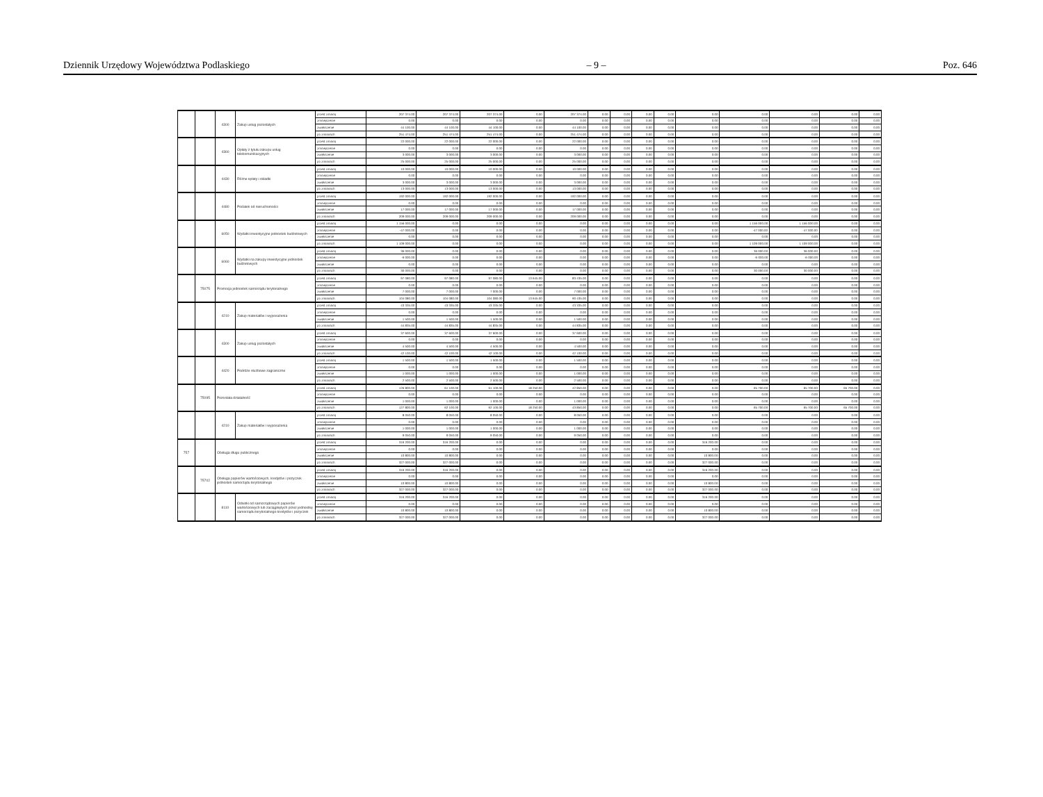Dziennik Urzędowy Województwa Podlaskiego – 9 – Poz. 646
| | | 4300 | Zakup usług pozostałych | przed zmianą | 207 374.00 | 207 374.00 | 207 374.00 | 0.00 | 207 374.00 | 0.00 | 0.00 | 0.00 | 0.00 | 0.00 | 0.00 | 0.00 | 0.00 | 0.00 |
| | | | | zmniejszenie | 0.00 | 0.00 | 0.00 | 0.00 | 0.00 | 0.00 | 0.00 | 0.00 | 0.00 | 0.00 | 0.00 | 0.00 | 0.00 | 0.00 |
| | | | | zwiększenie | 44 100.00 | 44 100.00 | 44 100.00 | 0.00 | 44 100.00 | 0.00 | 0.00 | 0.00 | 0.00 | 0.00 | 0.00 | 0.00 | 0.00 | 0.00 |
| | | | | po zmianach | 251 474.00 | 251 474.00 | 251 474.00 | 0.00 | 251 474.00 | 0.00 | 0.00 | 0.00 | 0.00 | 0.00 | 0.00 | 0.00 | 0.00 | 0.00 |
| | | 4360 | Opłaty z tytułu zakupu usług telekomunikacyjnych | przed zmianą | 22 000.00 | 22 000.00 | 22 000.00 | 0.00 | 22 000.00 | 0.00 | 0.00 | 0.00 | 0.00 | 0.00 | 0.00 | 0.00 | 0.00 | 0.00 |
| | | | | zmniejszenie | 0.00 | 0.00 | 0.00 | 0.00 | 0.00 | 0.00 | 0.00 | 0.00 | 0.00 | 0.00 | 0.00 | 0.00 | 0.00 | 0.00 |
| | | | | zwiększenie | 3 000.00 | 3 000.00 | 3 000.00 | 0.00 | 3 000.00 | 0.00 | 0.00 | 0.00 | 0.00 | 0.00 | 0.00 | 0.00 | 0.00 | 0.00 |
| | | | | po zmianach | 25 000.00 | 25 000.00 | 25 000.00 | 0.00 | 25 000.00 | 0.00 | 0.00 | 0.00 | 0.00 | 0.00 | 0.00 | 0.00 | 0.00 | 0.00 |
| | | 4430 | Różne opłaty i składki | przed zmianą | 10 000.00 | 10 000.00 | 10 000.00 | 0.00 | 10 000.00 | 0.00 | 0.00 | 0.00 | 0.00 | 0.00 | 0.00 | 0.00 | 0.00 | 0.00 |
| | | | | zmniejszenie | 0.00 | 0.00 | 0.00 | 0.00 | 0.00 | 0.00 | 0.00 | 0.00 | 0.00 | 0.00 | 0.00 | 0.00 | 0.00 | 0.00 |
| | | | | zwiększenie | 3 000.00 | 3 000.00 | 3 000.00 | 0.00 | 3 000.00 | 0.00 | 0.00 | 0.00 | 0.00 | 0.00 | 0.00 | 0.00 | 0.00 | 0.00 |
| | | | | po zmianach | 13 000.00 | 13 000.00 | 13 000.00 | 0.00 | 13 000.00 | 0.00 | 0.00 | 0.00 | 0.00 | 0.00 | 0.00 | 0.00 | 0.00 | 0.00 |
| | | 4480 | Podatek od nieruchomości | przed zmianą | 192 000.00 | 192 000.00 | 192 000.00 | 0.00 | 192 000.00 | 0.00 | 0.00 | 0.00 | 0.00 | 0.00 | 0.00 | 0.00 | 0.00 | 0.00 |
| | | | | zmniejszenie | 0.00 | 0.00 | 0.00 | 0.00 | 0.00 | 0.00 | 0.00 | 0.00 | 0.00 | 0.00 | 0.00 | 0.00 | 0.00 | 0.00 |
| | | | | zwiększenie | 17 000.00 | 17 000.00 | 17 000.00 | 0.00 | 17 000.00 | 0.00 | 0.00 | 0.00 | 0.00 | 0.00 | 0.00 | 0.00 | 0.00 | 0.00 |
| | | | | po zmianach | 209 000.00 | 209 000.00 | 209 000.00 | 0.00 | 209 000.00 | 0.00 | 0.00 | 0.00 | 0.00 | 0.00 | 0.00 | 0.00 | 0.00 | 0.00 |
| | | 6050 | Wydatki inwestycyjne jednostek budżetowych | przed zmianą | 1 156 000.00 | 0.00 | 0.00 | 0.00 | 0.00 | 0.00 | 0.00 | 0.00 | 0.00 | 0.00 | 1 156 000.00 | 1 156 000.00 | 0.00 | 0.00 |
| | | | | zmniejszenie | -47 000.00 | 0.00 | 0.00 | 0.00 | 0.00 | 0.00 | 0.00 | 0.00 | 0.00 | 0.00 | -47 000.00 | -47 000.00 | 0.00 | 0.00 |
| | | | | zwiększenie | 0.00 | 0.00 | 0.00 | 0.00 | 0.00 | 0.00 | 0.00 | 0.00 | 0.00 | 0.00 | 0.00 | 0.00 | 0.00 | 0.00 |
| | | | | po zmianach | 1 109 000.00 | 0.00 | 0.00 | 0.00 | 0.00 | 0.00 | 0.00 | 0.00 | 0.00 | 0.00 | 1 109 000.00 | 1 109 000.00 | 0.00 | 0.00 |
| | | 6060 | Wydatki na zakupy inwestycyjne jednostek budżetowych | przed zmianą | 36 000.00 | 0.00 | 0.00 | 0.00 | 0.00 | 0.00 | 0.00 | 0.00 | 0.00 | 0.00 | 36 000.00 | 36 000.00 | 0.00 | 0.00 |
| | | | | zmniejszenie | -6 000.00 | 0.00 | 0.00 | 0.00 | 0.00 | 0.00 | 0.00 | 0.00 | 0.00 | 0.00 | -6 000.00 | -6 000.00 | 0.00 | 0.00 |
| | | | | zwiększenie | 0.00 | 0.00 | 0.00 | 0.00 | 0.00 | 0.00 | 0.00 | 0.00 | 0.00 | 0.00 | 0.00 | 0.00 | 0.00 | 0.00 |
| | | | | po zmianach | 30 000.00 | 0.00 | 0.00 | 0.00 | 0.00 | 0.00 | 0.00 | 0.00 | 0.00 | 0.00 | 30 000.00 | 30 000.00 | 0.00 | 0.00 |
| | 75075 | Promocja jednostek samorządu terytorialnego | | przed zmianą | 97 080.00 | 97 080.00 | 97 080.00 | 13 645.00 | 83 435.00 | 0.00 | 0.00 | 0.00 | 0.00 | 0.00 | 0.00 | 0.00 | 0.00 | 0.00 |
| | | | | zmniejszenie | 0.00 | 0.00 | 0.00 | 0.00 | 0.00 | 0.00 | 0.00 | 0.00 | 0.00 | 0.00 | 0.00 | 0.00 | 0.00 | 0.00 |
| | | | | zwiększenie | 7 000.00 | 7 000.00 | 7 000.00 | 0.00 | 7 000.00 | 0.00 | 0.00 | 0.00 | 0.00 | 0.00 | 0.00 | 0.00 | 0.00 | 0.00 |
| | | | | po zmianach | 104 080.00 | 104 080.00 | 104 080.00 | 13 645.00 | 90 435.00 | 0.00 | 0.00 | 0.00 | 0.00 | 0.00 | 0.00 | 0.00 | 0.00 | 0.00 |
| | | 4210 | Zakup materiałów i wyposażenia | przed zmianą | 43 335.00 | 43 335.00 | 43 335.00 | 0.00 | 43 335.00 | 0.00 | 0.00 | 0.00 | 0.00 | 0.00 | 0.00 | 0.00 | 0.00 | 0.00 |
| | | | | zmniejszenie | 0.00 | 0.00 | 0.00 | 0.00 | 0.00 | 0.00 | 0.00 | 0.00 | 0.00 | 0.00 | 0.00 | 0.00 | 0.00 | 0.00 |
| | | | | zwiększenie | 1 500.00 | 1 500.00 | 1 500.00 | 0.00 | 1 500.00 | 0.00 | 0.00 | 0.00 | 0.00 | 0.00 | 0.00 | 0.00 | 0.00 | 0.00 |
| | | | | po zmianach | 44 835.00 | 44 835.00 | 44 835.00 | 0.00 | 44 835.00 | 0.00 | 0.00 | 0.00 | 0.00 | 0.00 | 0.00 | 0.00 | 0.00 | 0.00 |
| | | 4300 | Zakup usług pozostałych | przed zmianą | 37 600.00 | 37 600.00 | 37 600.00 | 0.00 | 37 600.00 | 0.00 | 0.00 | 0.00 | 0.00 | 0.00 | 0.00 | 0.00 | 0.00 | 0.00 |
| | | | | zmniejszenie | 0.00 | 0.00 | 0.00 | 0.00 | 0.00 | 0.00 | 0.00 | 0.00 | 0.00 | 0.00 | 0.00 | 0.00 | 0.00 | 0.00 |
| | | | | zwiększenie | 4 500.00 | 4 500.00 | 4 500.00 | 0.00 | 4 500.00 | 0.00 | 0.00 | 0.00 | 0.00 | 0.00 | 0.00 | 0.00 | 0.00 | 0.00 |
| | | | | po zmianach | 42 100.00 | 42 100.00 | 42 100.00 | 0.00 | 42 100.00 | 0.00 | 0.00 | 0.00 | 0.00 | 0.00 | 0.00 | 0.00 | 0.00 | 0.00 |
| | | 4420 | Podróże służbowe zagraniczne | przed zmianą | 1 500.00 | 1 500.00 | 1 500.00 | 0.00 | 1 500.00 | 0.00 | 0.00 | 0.00 | 0.00 | 0.00 | 0.00 | 0.00 | 0.00 | 0.00 |
| | | | | zmniejszenie | 0.00 | 0.00 | 0.00 | 0.00 | 0.00 | 0.00 | 0.00 | 0.00 | 0.00 | 0.00 | 0.00 | 0.00 | 0.00 | 0.00 |
| | | | | zwiększenie | 1 000.00 | 1 000.00 | 1 000.00 | 0.00 | 1 000.00 | 0.00 | 0.00 | 0.00 | 0.00 | 0.00 | 0.00 | 0.00 | 0.00 | 0.00 |
| | | | | po zmianach | 2 500.00 | 2 500.00 | 2 500.00 | 0.00 | 2 500.00 | 0.00 | 0.00 | 0.00 | 0.00 | 0.00 | 0.00 | 0.00 | 0.00 | 0.00 |
| | 75095 | Pozostała działalność | | przed zmianą | 126 800.00 | 61 100.00 | 61 100.00 | 18 250.00 | 42 850.00 | 0.00 | 0.00 | 0.00 | 0.00 | 0.00 | 65 700.00 | 65 700.00 | 65 700.00 | 0.00 |
| | | | | zmniejszenie | 0.00 | 0.00 | 0.00 | 0.00 | 0.00 | 0.00 | 0.00 | 0.00 | 0.00 | 0.00 | 0.00 | 0.00 | 0.00 | 0.00 |
| | | | | zwiększenie | 1 000.00 | 1 000.00 | 1 000.00 | 0.00 | 1 000.00 | 0.00 | 0.00 | 0.00 | 0.00 | 0.00 | 0.00 | 0.00 | 0.00 | 0.00 |
| | | | | po zmianach | 127 800.00 | 62 100.00 | 62 100.00 | 18 250.00 | 43 850.00 | 0.00 | 0.00 | 0.00 | 0.00 | 0.00 | 65 700.00 | 65 700.00 | 65 700.00 | 0.00 |
| | | 4210 | Zakup materiałów i wyposażenia | przed zmianą | 8 050.00 | 8 050.00 | 8 050.00 | 0.00 | 8 050.00 | 0.00 | 0.00 | 0.00 | 0.00 | 0.00 | 0.00 | 0.00 | 0.00 | 0.00 |
| | | | | zmniejszenie | 0.00 | 0.00 | 0.00 | 0.00 | 0.00 | 0.00 | 0.00 | 0.00 | 0.00 | 0.00 | 0.00 | 0.00 | 0.00 | 0.00 |
| | | | | zwiększenie | 1 000.00 | 1 000.00 | 1 000.00 | 0.00 | 1 000.00 | 0.00 | 0.00 | 0.00 | 0.00 | 0.00 | 0.00 | 0.00 | 0.00 | 0.00 |
| | | | | po zmianach | 9 050.00 | 9 050.00 | 9 050.00 | 0.00 | 9 050.00 | 0.00 | 0.00 | 0.00 | 0.00 | 0.00 | 0.00 | 0.00 | 0.00 | 0.00 |
| 757 | | Obsługa długu publicznego | | przed zmianą | 316 200.00 | 316 200.00 | 0.00 | 0.00 | 0.00 | 0.00 | 0.00 | 0.00 | 0.00 | 316 200.00 | 0.00 | 0.00 | 0.00 | 0.00 |
| | | | | zmniejszenie | 0.00 | 0.00 | 0.00 | 0.00 | 0.00 | 0.00 | 0.00 | 0.00 | 0.00 | 0.00 | 0.00 | 0.00 | 0.00 | 0.00 |
| | | | | zwiększenie | 10 800.00 | 10 800.00 | 0.00 | 0.00 | 0.00 | 0.00 | 0.00 | 0.00 | 0.00 | 10 800.00 | 0.00 | 0.00 | 0.00 | 0.00 |
| | | | | po zmianach | 327 000.00 | 327 000.00 | 0.00 | 0.00 | 0.00 | 0.00 | 0.00 | 0.00 | 0.00 | 327 000.00 | 0.00 | 0.00 | 0.00 | 0.00 |
| | 75702 | Obsługa papierów wartościowych, kredytów i pożyczek jednostek samorządu terytorialnego | | przed zmianą | 316 200.00 | 316 200.00 | 0.00 | 0.00 | 0.00 | 0.00 | 0.00 | 0.00 | 0.00 | 316 200.00 | 0.00 | 0.00 | 0.00 | 0.00 |
| | | | | zmniejszenie | 0.00 | 0.00 | 0.00 | 0.00 | 0.00 | 0.00 | 0.00 | 0.00 | 0.00 | 0.00 | 0.00 | 0.00 | 0.00 | 0.00 |
| | | | | zwiększenie | 10 800.00 | 10 800.00 | 0.00 | 0.00 | 0.00 | 0.00 | 0.00 | 0.00 | 0.00 | 10 800.00 | 0.00 | 0.00 | 0.00 | 0.00 |
| | | | | po zmianach | 327 000.00 | 327 000.00 | 0.00 | 0.00 | 0.00 | 0.00 | 0.00 | 0.00 | 0.00 | 327 000.00 | 0.00 | 0.00 | 0.00 | 0.00 |
| | | 8110 | Odsetki od samorządowych papierów wartościowych lub zaciągniętych przez jednostkę samorządu terytorialnego kredytów i pożyczek | przed zmianą | 316 200.00 | 316 200.00 | 0.00 | 0.00 | 0.00 | 0.00 | 0.00 | 0.00 | 0.00 | 316 200.00 | 0.00 | 0.00 | 0.00 | 0.00 |
| | | | | zmniejszenie | 0.00 | 0.00 | 0.00 | 0.00 | 0.00 | 0.00 | 0.00 | 0.00 | 0.00 | 0.00 | 0.00 | 0.00 | 0.00 | 0.00 |
| | | | | zwiększenie | 10 800.00 | 10 800.00 | 0.00 | 0.00 | 0.00 | 0.00 | 0.00 | 0.00 | 0.00 | 10 800.00 | 0.00 | 0.00 | 0.00 | 0.00 |
| | | | | po zmianach | 327 000.00 | 327 000.00 | 0.00 | 0.00 | 0.00 | 0.00 | 0.00 | 0.00 | 0.00 | 327 000.00 | 0.00 | 0.00 | 0.00 | 0.00 |